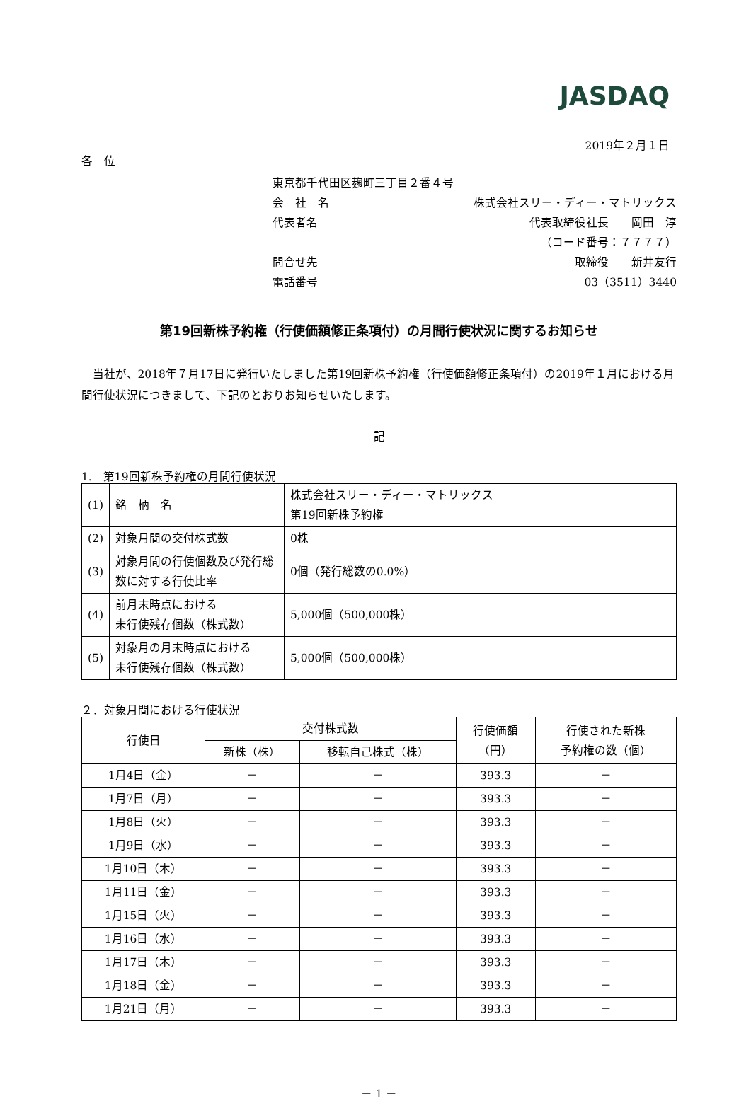JASDAQ
2019年２月１日
各　位
東京都千代田区麹町三丁目２番４号
会　社　名 株式会社スリー・ディー・マトリックス
代表者名 代表取締役社長　　岡田　淳
（コード番号：７７７７）
問合せ先 取締役　　新井友行
電話番号 03（3511）3440
第19回新株予約権（行使価額修正条項付）の月間行使状況に関するお知らせ
当社が、2018年７月17日に発行いたしました第19回新株予約権（行使価額修正条項付）の2019年１月における月間行使状況につきまして、下記のとおりお知らせいたします。
記
1.　第19回新株予約権の月間行使状況
| (1) | 銘 柄 名 | 株式会社スリー・ディー・マトリックス 第19回新株予約権 |
| (2) | 対象月間の交付株式数 | 0株 |
| (3) | 対象月間の行使個数及び発行総数に対する行使比率 | 0個（発行総数の0.0%） |
| (4) | 前月末時点における 未行使残存個数（株式数） | 5,000個（500,000株） |
| (5) | 対象月の月末時点における 未行使残存個数（株式数） | 5,000個（500,000株） |
２．対象月間における行使状況
| 行使日 | 交付株式数 | | 行使価額 （円） | 行使された新株 予約権の数（個） |
| --- | --- | --- | --- | --- |
| | 新株（株） | 移転自己株式（株） | | |
| 1月4日（金） | － | － | 393.3 | － |
| 1月7日（月） | － | － | 393.3 | － |
| 1月8日（火） | － | － | 393.3 | － |
| 1月9日（水） | － | － | 393.3 | － |
| 1月10日（木） | － | － | 393.3 | － |
| 1月11日（金） | － | － | 393.3 | － |
| 1月15日（火） | － | － | 393.3 | － |
| 1月16日（水） | － | － | 393.3 | － |
| 1月17日（木） | － | － | 393.3 | － |
| 1月18日（金） | － | － | 393.3 | － |
| 1月21日（月） | － | － | 393.3 | － |
－ 1 －